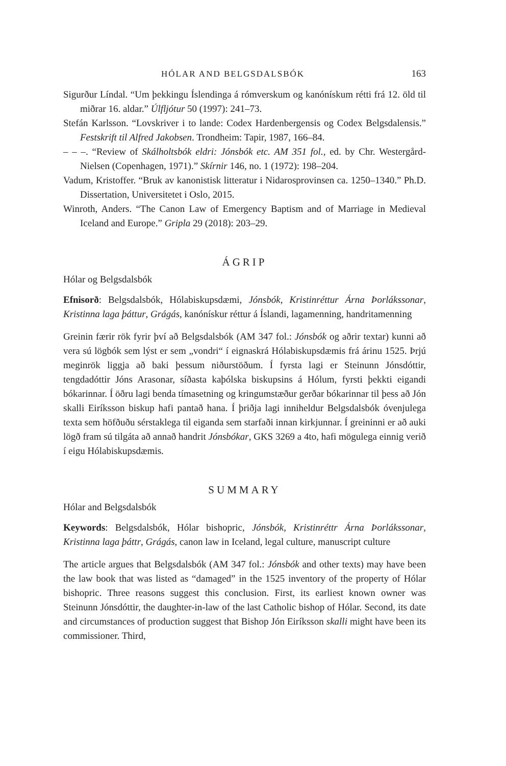HÓLAR AND BELGSDALSBÓK 163
Sigurður Líndal. “Um þekkingu Íslendinga á rómverskum og kanónískum rétti frá 12. öld til miðrar 16. aldar.” Úlfljótur 50 (1997): 241–73.
Stefán Karlsson. “Lovskriver i to lande: Codex Hardenbergensis og Codex Belgsdalensis.” Festskrift til Alfred Jakobsen. Trondheim: Tapir, 1987, 166–84.
– – –. “Review of Skálholtsbók eldri: Jónsbók etc. AM 351 fol., ed. by Chr. Westergård-Nielsen (Copenhagen, 1971).” Skírnir 146, no. 1 (1972): 198–204.
Vadum, Kristoffer. “Bruk av kanonistisk litteratur i Nidarosprovinsen ca. 1250–1340.” Ph.D. Dissertation, Universitetet i Oslo, 2015.
Winroth, Anders. “The Canon Law of Emergency Baptism and of Marriage in Medieval Iceland and Europe.” Gripla 29 (2018): 203–29.
ÁGRIP
Hólar og Belgsdalsbók
Efnisorð: Belgsdalsbók, Hólabiskupsdæmi, Jónsbók, Kristinréttur Árna Þorlákssonar, Kristinna laga þáttur, Grágás, kanónískur réttur á Íslandi, lagamenning, handritamenning
Greinin færir rök fyrir því að Belgsdalsbók (AM 347 fol.: Jónsbók og aðrir textar) kunni að vera sú lögbók sem lýst er sem „vondri“ í eignaskrá Hólabiskupsdæmis frá árinu 1525. Þrjú meginrök liggja að baki þessum niðurstöðum. Í fyrsta lagi er Steinunn Jónsdóttir, tengdadóttir Jóns Arasonar, síðasta kaþólska biskupsins á Hólum, fyrsti þekkti eigandi bókarinnar. Í öðru lagi benda tímasetning og kringumstæður gerðar bókarinnar til þess að Jón skalli Eiríksson biskup hafi pantað hana. Í þriðja lagi inniheldur Belgsdalsbók óvenjulega texta sem höfðuðu sérstaklega til eiganda sem starfaði innan kirkjunnar. Í greininni er að auki lögð fram sú tilgáta að annað handrit Jónsbókar, GKS 3269 a 4to, hafi mögulega einnig verið í eigu Hólabiskupsdæmis.
SUMMARY
Hólar and Belgsdalsbók
Keywords: Belgsdalsbók, Hólar bishopric, Jónsbók, Kristinréttr Árna Þorlákssonar, Kristinna laga þáttr, Grágás, canon law in Iceland, legal culture, manuscript culture
The article argues that Belgsdalsbók (AM 347 fol.: Jónsbók and other texts) may have been the law book that was listed as “damaged” in the 1525 inventory of the property of Hólar bishopric. Three reasons suggest this conclusion. First, its earliest known owner was Steinunn Jónsdóttir, the daughter-in-law of the last Catholic bishop of Hólar. Second, its date and circumstances of production suggest that Bishop Jón Eiríksson skalli might have been its commissioner. Third,